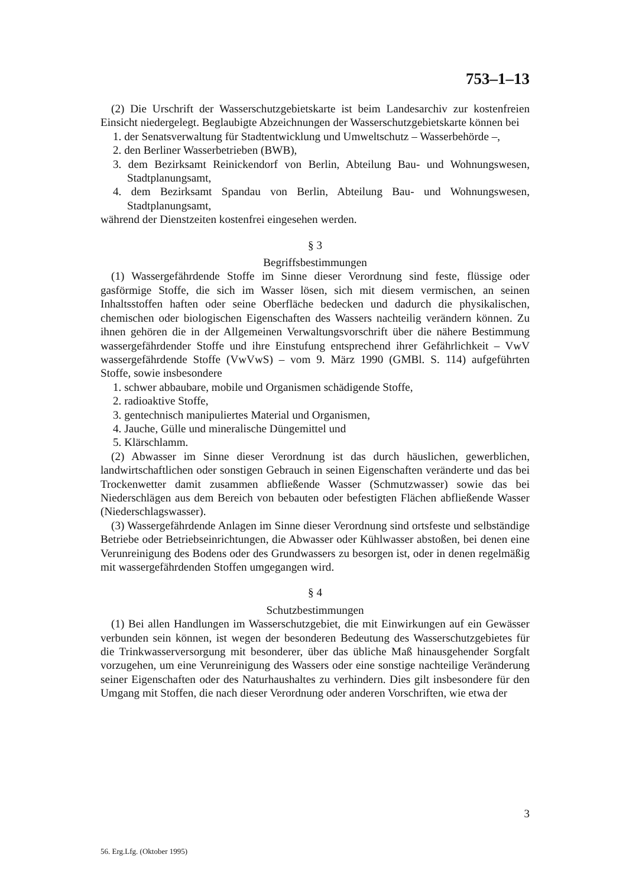753–1–13
(2) Die Urschrift der Wasserschutzgebietskarte ist beim Landesarchiv zur kostenfreien Einsicht niedergelegt. Beglaubigte Abzeichnungen der Wasserschutzgebietskarte können bei
1. der Senatsverwaltung für Stadtentwicklung und Umweltschutz – Wasserbehörde –,
2. den Berliner Wasserbetrieben (BWB),
3. dem Bezirksamt Reinickendorf von Berlin, Abteilung Bau- und Wohnungswesen, Stadtplanungsamt,
4. dem Bezirksamt Spandau von Berlin, Abteilung Bau- und Wohnungswesen, Stadtplanungsamt,
während der Dienstzeiten kostenfrei eingesehen werden.
§ 3
Begriffsbestimmungen
(1) Wassergefährdende Stoffe im Sinne dieser Verordnung sind feste, flüssige oder gasförmige Stoffe, die sich im Wasser lösen, sich mit diesem vermischen, an seinen Inhaltsstoffen haften oder seine Oberfläche bedecken und dadurch die physikalischen, chemischen oder biologischen Eigenschaften des Wassers nachteilig verändern können. Zu ihnen gehören die in der Allgemeinen Verwaltungsvorschrift über die nähere Bestimmung wassergefährdender Stoffe und ihre Einstufung entsprechend ihrer Gefährlichkeit – VwV wassergefährdende Stoffe (VwVwS) – vom 9. März 1990 (GMBl. S. 114) aufgeführten Stoffe, sowie insbesondere
1. schwer abbaubare, mobile und Organismen schädigende Stoffe,
2. radioaktive Stoffe,
3. gentechnisch manipuliertes Material und Organismen,
4. Jauche, Gülle und mineralische Düngemittel und
5. Klärschlamm.
(2) Abwasser im Sinne dieser Verordnung ist das durch häuslichen, gewerblichen, landwirtschaftlichen oder sonstigen Gebrauch in seinen Eigenschaften veränderte und das bei Trockenwetter damit zusammen abfließende Wasser (Schmutzwasser) sowie das bei Niederschlägen aus dem Bereich von bebauten oder befestigten Flächen abfließende Wasser (Niederschlagswasser).
(3) Wassergefährdende Anlagen im Sinne dieser Verordnung sind ortsfeste und selbständige Betriebe oder Betriebseinrichtungen, die Abwasser oder Kühlwasser abstoßen, bei denen eine Verunreinigung des Bodens oder des Grundwassers zu besorgen ist, oder in denen regelmäßig mit wassergefährdenden Stoffen umgegangen wird.
§ 4
Schutzbestimmungen
(1) Bei allen Handlungen im Wasserschutzgebiet, die mit Einwirkungen auf ein Gewässer verbunden sein können, ist wegen der besonderen Bedeutung des Wasserschutzgebietes für die Trinkwasserversorgung mit besonderer, über das übliche Maß hinausgehender Sorgfalt vorzugehen, um eine Verunreinigung des Wassers oder eine sonstige nachteilige Veränderung seiner Eigenschaften oder des Naturhaushaltes zu verhindern. Dies gilt insbesondere für den Umgang mit Stoffen, die nach dieser Verordnung oder anderen Vorschriften, wie etwa der
3
56. Erg.Lfg. (Oktober 1995)